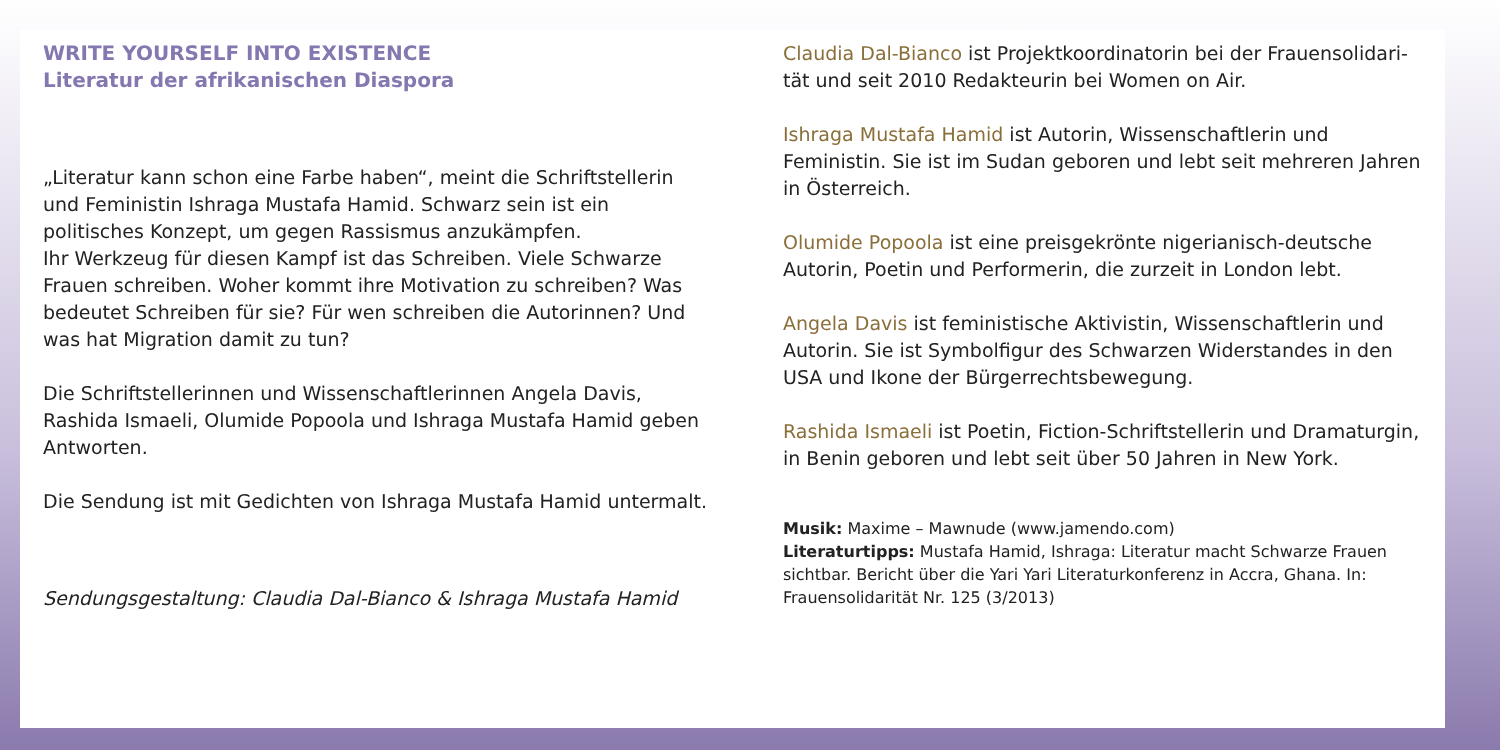WRITE YOURSELF INTO EXISTENCE
Literatur der afrikanischen Diaspora
„Literatur kann schon eine Farbe haben“, meint die Schriftstellerin und Feministin Ishraga Mustafa Hamid. Schwarz sein ist ein politisches Konzept, um gegen Rassismus anzukämpfen.
Ihr Werkzeug für diesen Kampf ist das Schreiben. Viele Schwarze Frauen schreiben. Woher kommt ihre Motivation zu schreiben? Was bedeutet Schreiben für sie? Für wen schreiben die Autorinnen? Und was hat Migration damit zu tun?
Die Schriftstellerinnen und Wissenschaftlerinnen Angela Davis, Rashida Ismaeli, Olumide Popoola und Ishraga Mustafa Hamid geben Antworten.
Die Sendung ist mit Gedichten von Ishraga Mustafa Hamid untermalt.
Sendungsgestaltung: Claudia Dal-Bianco & Ishraga Mustafa Hamid
Claudia Dal-Bianco ist Projektkoordinatorin bei der Frauensolidari-tät und seit 2010 Redakteurin bei Women on Air.
Ishraga Mustafa Hamid ist Autorin, Wissenschaftlerin und Feministin. Sie ist im Sudan geboren und lebt seit mehreren Jahren in Österreich.
Olumide Popoola ist eine preisgekrönte nigerianisch-deutsche Autorin, Poetin und Performerin, die zurzeit in London lebt.
Angela Davis ist feministische Aktivistin, Wissenschaftlerin und Autorin. Sie ist Symbolfigur des Schwarzen Widerstandes in den USA und Ikone der Bürgerrechtsbewegung.
Rashida Ismaeli ist Poetin, Fiction-Schriftstellerin und Dramaturgin, in Benin geboren und lebt seit über 50 Jahren in New York.
Musik: Maxime – Mawnude (www.jamendo.com)
Literaturtipps: Mustafa Hamid, Ishraga: Literatur macht Schwarze Frauen sichtbar. Bericht über die Yari Yari Literaturkonferenz in Accra, Ghana. In: Frauensolidarität Nr. 125 (3/2013)